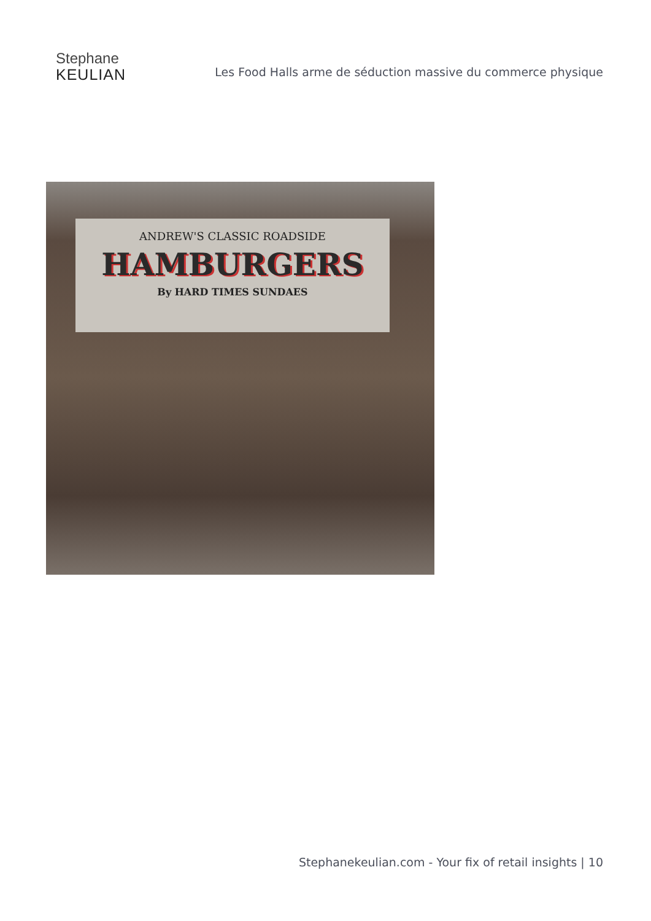Stephane
KEULIAN
Les Food Halls arme de séduction massive du commerce physique
ANDREW'S CLASSIC ROADSIDE
HAMBURGERS
By HARD TIMES SUNDAES
Stephanekeulian.com - Your fix of retail insights | 10